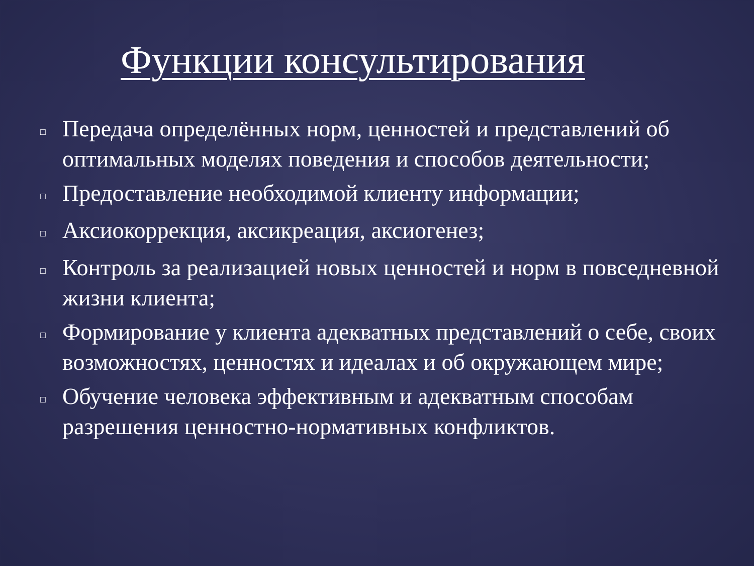Функции консультирования
□ Передача определённых норм, ценностей и представлений об оптимальных моделях поведения и способов деятельности;
□ Предоставление необходимой клиенту информации;
□ Аксиокоррекция, аксикреация, аксиогенез;
□ Контроль за реализацией новых ценностей и норм в повседневной жизни клиента;
□ Формирование у клиента адекватных представлений о себе, своих возможностях, ценностях и идеалах и об окружающем мире;
□ Обучение человека эффективным и адекватным способам разрешения ценностно-нормативных конфликтов.